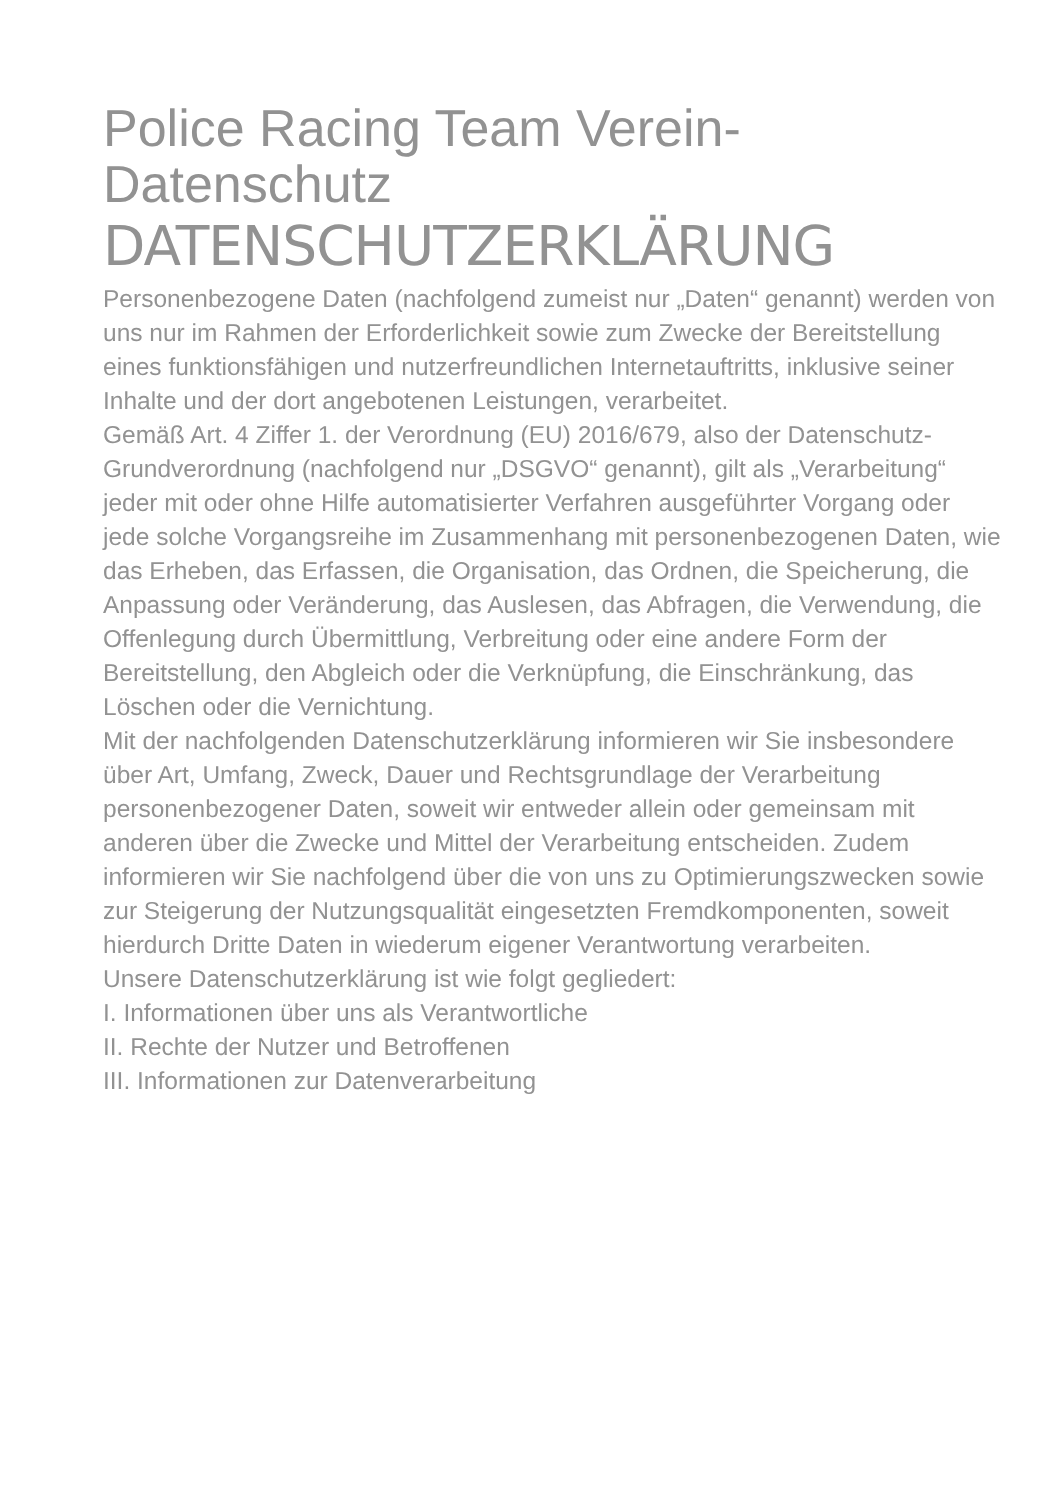Police Racing Team Verein-
Datenschutz
DATENSCHUTZERKLÄRUNG
Personenbezogene Daten (nachfolgend zumeist nur „Daten“ genannt) werden von uns nur im Rahmen der Erforderlichkeit sowie zum Zwecke der Bereitstellung eines funktionsfähigen und nutzerfreundlichen Internetauftritts, inklusive seiner Inhalte und der dort angebotenen Leistungen, verarbeitet.
Gemäß Art. 4 Ziffer 1. der Verordnung (EU) 2016/679, also der Datenschutz-Grundverordnung (nachfolgend nur „DSGVO“ genannt), gilt als „Verarbeitung“ jeder mit oder ohne Hilfe automatisierter Verfahren ausgeführter Vorgang oder jede solche Vorgangsreihe im Zusammenhang mit personenbezogenen Daten, wie das Erheben, das Erfassen, die Organisation, das Ordnen, die Speicherung, die Anpassung oder Veränderung, das Auslesen, das Abfragen, die Verwendung, die Offenlegung durch Übermittlung, Verbreitung oder eine andere Form der Bereitstellung, den Abgleich oder die Verknüpfung, die Einschränkung, das Löschen oder die Vernichtung.
Mit der nachfolgenden Datenschutzerklärung informieren wir Sie insbesondere über Art, Umfang, Zweck, Dauer und Rechtsgrundlage der Verarbeitung personenbezogener Daten, soweit wir entweder allein oder gemeinsam mit anderen über die Zwecke und Mittel der Verarbeitung entscheiden. Zudem informieren wir Sie nachfolgend über die von uns zu Optimierungszwecken sowie zur Steigerung der Nutzungsqualität eingesetzten Fremdkomponenten, soweit hierdurch Dritte Daten in wiederum eigener Verantwortung verarbeiten.
Unsere Datenschutzerklärung ist wie folgt gegliedert:
I. Informationen über uns als Verantwortliche
II. Rechte der Nutzer und Betroffenen
III. Informationen zur Datenverarbeitung